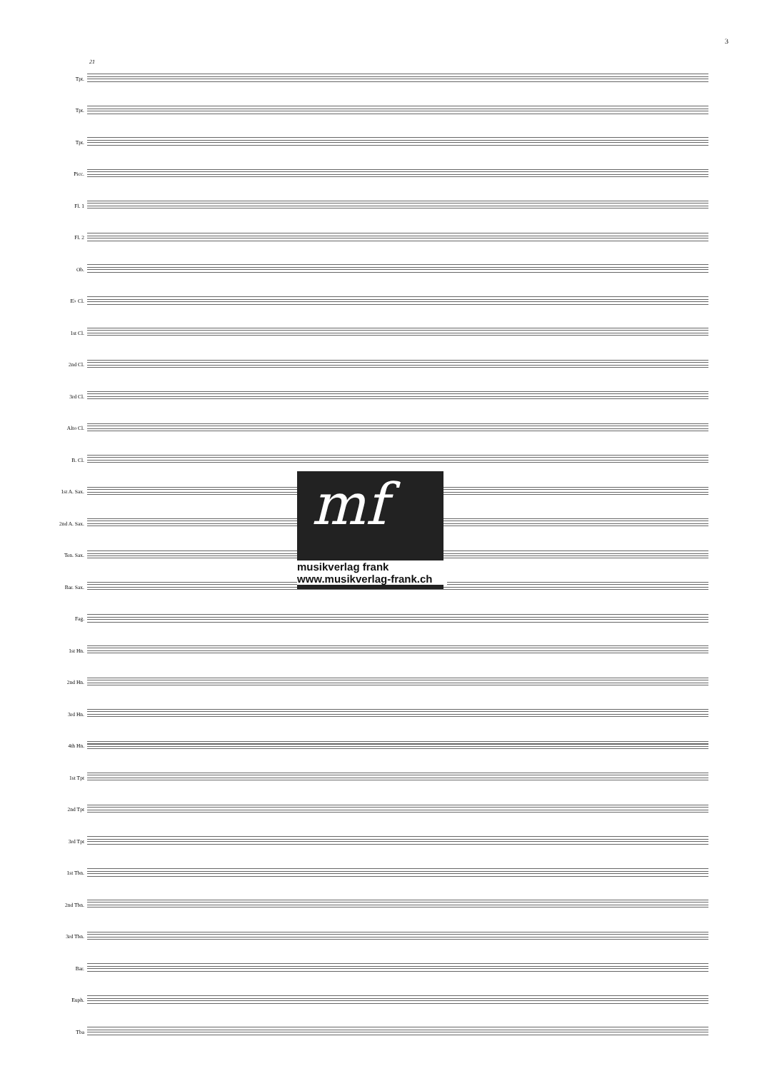3
21
Tpt.
Tpt.
Tpt.
Picc.
Fl. 1
Fl. 2
Ob.
E♭ Cl.
1st Cl.
2nd Cl.
3rd Cl.
Alto Cl.
B. Cl.
1st A. Sax.
2nd A. Sax.
Ten. Sax.
Bar. Sax.
Fag.
1st Hn.
2nd Hn.
3rd Hn.
4th Hn.
1st Tpt
2nd Tpt
3rd Tpt
1st Tbn.
2nd Tbn.
3rd Tbn.
Bar.
Euph.
Tba
mf
musikverlag frank
www.musikverlag-frank.ch